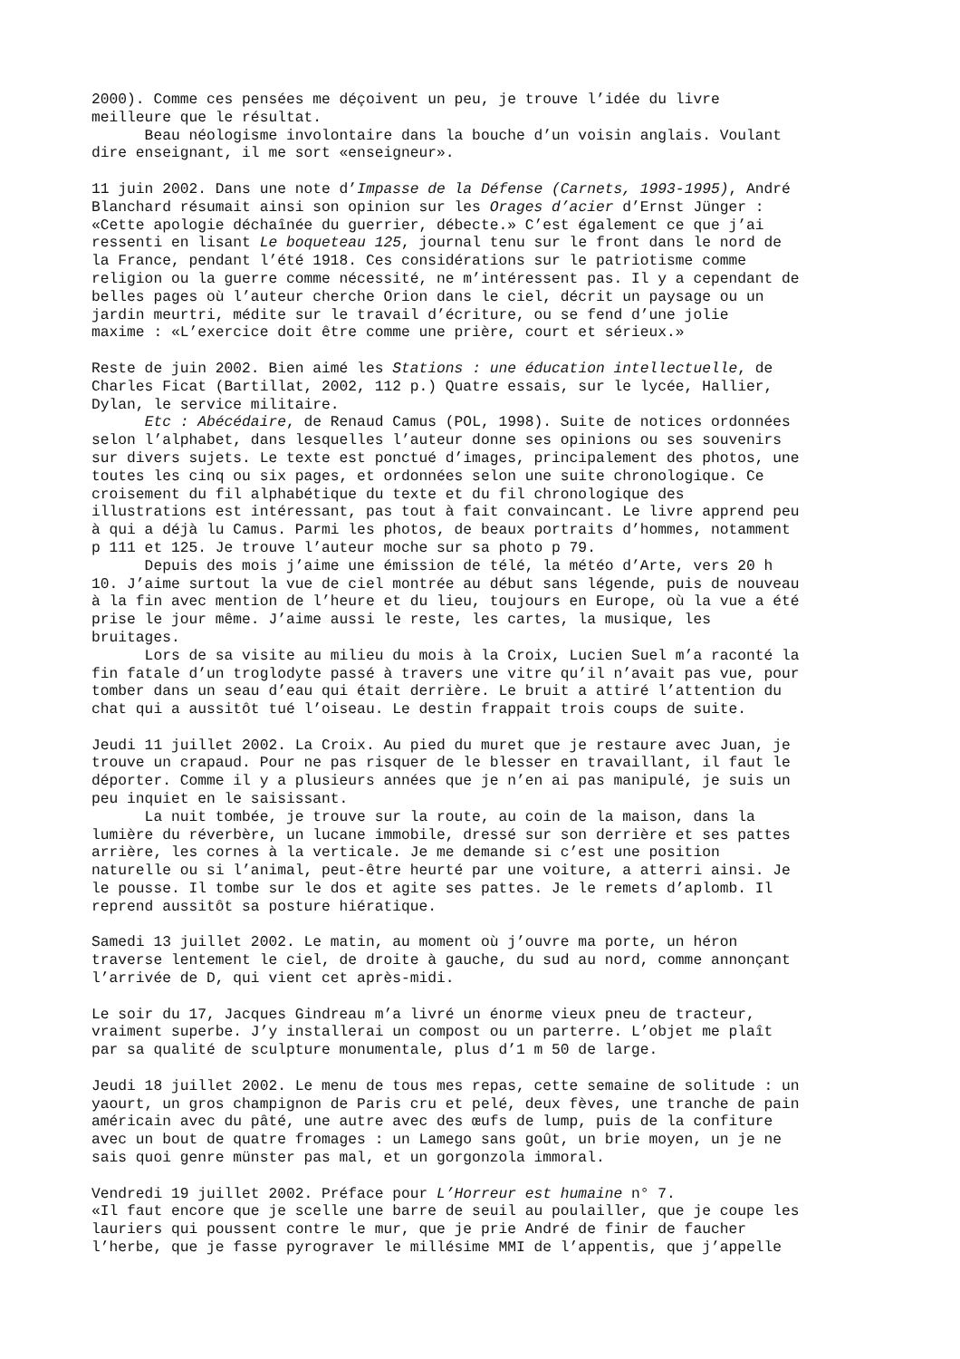2000). Comme ces pensées me déçoivent un peu, je trouve l’idée du livre meilleure que le résultat. Beau néologisme involontaire dans la bouche d’un voisin anglais. Voulant dire enseignant, il me sort «enseigneur». 11 juin 2002. Dans une note d’Impasse de la Défense (Carnets, 1993-1995), André Blanchard résumait ainsi son opinion sur les Orages d’acier d’Ernst Jünger : «Cette apologie déchaînée du guerrier, débecte.» C’est également ce que j’ai ressenti en lisant Le boqueteau 125, journal tenu sur le front dans le nord de la France, pendant l’été 1918. Ces considérations sur le patriotisme comme religion ou la guerre comme nécessité, ne m’intéressent pas. Il y a cependant de belles pages où l’auteur cherche Orion dans le ciel, décrit un paysage ou un jardin meurtri, médite sur le travail d’écriture, ou se fend d’une jolie maxime : «L’exercice doit être comme une prière, court et sérieux.» Reste de juin 2002. Bien aimé les Stations : une éducation intellectuelle, de Charles Ficat (Bartillat, 2002, 112 p.) Quatre essais, sur le lycée, Hallier, Dylan, le service militaire. Etc : Abécédaire, de Renaud Camus (POL, 1998). Suite de notices ordonnées selon l’alphabet, dans lesquelles l’auteur donne ses opinions ou ses souvenirs sur divers sujets. Le texte est ponctué d’images, principalement des photos, une toutes les cinq ou six pages, et ordonnées selon une suite chronologique. Ce croisement du fil alphabétique du texte et du fil chronologique des illustrations est intéressant, pas tout à fait convaincant. Le livre apprend peu à qui a déjà lu Camus. Parmi les photos, de beaux portraits d’hommes, notamment p 111 et 125. Je trouve l’auteur moche sur sa photo p 79. Depuis des mois j’aime une émission de télé, la météo d’Arte, vers 20 h 10. J’aime surtout la vue de ciel montrée au début sans légende, puis de nouveau à la fin avec mention de l’heure et du lieu, toujours en Europe, où la vue a été prise le jour même. J’aime aussi le reste, les cartes, la musique, les bruitages. Lors de sa visite au milieu du mois à la Croix, Lucien Suel m’a raconté la fin fatale d’un troglodyte passé à travers une vitre qu’il n’avait pas vue, pour tomber dans un seau d’eau qui était derrière. Le bruit a attiré l’attention du chat qui a aussitôt tué l’oiseau. Le destin frappait trois coups de suite. Jeudi 11 juillet 2002. La Croix. Au pied du muret que je restaure avec Juan, je trouve un crapaud. Pour ne pas risquer de le blesser en travaillant, il faut le déporter. Comme il y a plusieurs années que je n’en ai pas manipulé, je suis un peu inquiet en le saisissant. La nuit tombée, je trouve sur la route, au coin de la maison, dans la lumière du réverbère, un lucane immobile, dressé sur son derrière et ses pattes arrière, les cornes à la verticale. Je me demande si c’est une position naturelle ou si l’animal, peut-être heurté par une voiture, a atterri ainsi. Je le pousse. Il tombe sur le dos et agite ses pattes. Je le remets d’aplomb. Il reprend aussitôt sa posture hiératique. Samedi 13 juillet 2002. Le matin, au moment où j’ouvre ma porte, un héron traverse lentement le ciel, de droite à gauche, du sud au nord, comme annonçant l’arrivée de D, qui vient cet après-midi. Le soir du 17, Jacques Gindreau m’a livré un énorme vieux pneu de tracteur, vraiment superbe. J’y installerai un compost ou un parterre. L’objet me plaît par sa qualité de sculpture monumentale, plus d’1 m 50 de large. Jeudi 18 juillet 2002. Le menu de tous mes repas, cette semaine de solitude : un yaourt, un gros champignon de Paris cru et pelé, deux fèves, une tranche de pain américain avec du pâté, une autre avec des œufs de lump, puis de la confiture avec un bout de quatre fromages : un Lamego sans goût, un brie moyen, un je ne sais quoi genre münster pas mal, et un gorgonzola immoral. Vendredi 19 juillet 2002. Préface pour L’Horreur est humaine n° 7. «Il faut encore que je scelle une barre de seuil au poulailler, que je coupe les lauriers qui poussent contre le mur, que je prie André de finir de faucher l’herbe, que je fasse pyrograver le millésime MMI de l’appentis, que j’appelle